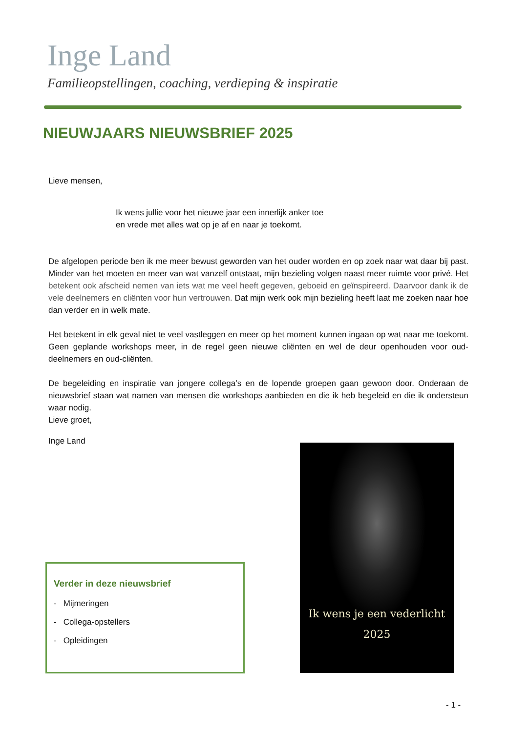Inge Land
Familieopstellingen, coaching, verdieping & inspiratie
NIEUWJAARS NIEUWSBRIEF 2025
Lieve mensen,
Ik wens jullie voor het nieuwe jaar een innerlijk anker toe
en vrede met alles wat op je af en naar je toekomt.
De afgelopen periode ben ik me meer bewust geworden van het ouder worden en op zoek naar wat daar bij past. Minder van het moeten en meer van wat vanzelf ontstaat, mijn bezieling volgen naast meer ruimte voor privé. Het betekent ook afscheid nemen van iets wat me veel heeft gegeven, geboeid en geïnspireerd. Daarvoor dank ik de vele deelnemers en cliënten voor hun vertrouwen. Dat mijn werk ook mijn bezieling heeft laat me zoeken naar hoe dan verder en in welk mate.
Het betekent in elk geval niet te veel vastleggen en meer op het moment kunnen ingaan op wat naar me toekomt. Geen geplande workshops meer, in de regel geen nieuwe cliënten en wel de deur openhouden voor oud-deelnemers en oud-cliënten.
De begeleiding en inspiratie van jongere collega’s en de lopende groepen gaan gewoon door. Onderaan de nieuwsbrief staan wat namen van mensen die workshops aanbieden en die ik heb begeleid en die ik ondersteun waar nodig.
Lieve groet,
Inge Land
Verder in deze nieuwsbrief
- Mijmeringen
- Collega-opstellers
- Opleidingen
Ik wens je een vederlicht
2025
- 1 -